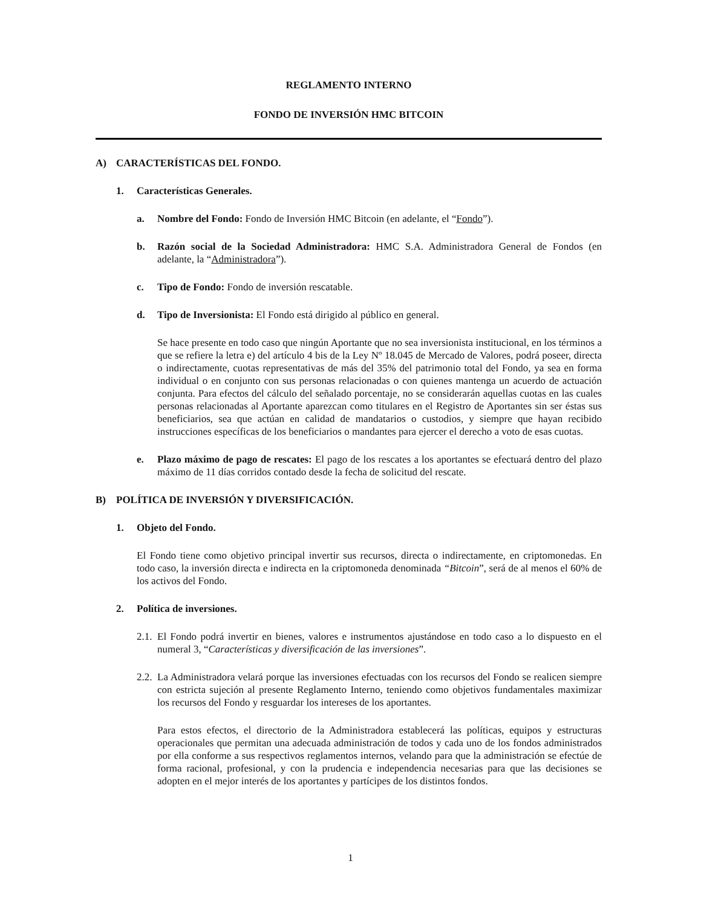REGLAMENTO INTERNO
FONDO DE INVERSIÓN HMC BITCOIN
A) CARACTERÍSTICAS DEL FONDO.
1. Características Generales.
a. Nombre del Fondo: Fondo de Inversión HMC Bitcoin (en adelante, el “Fondo”).
b. Razón social de la Sociedad Administradora: HMC S.A. Administradora General de Fondos (en adelante, la “Administradora”).
c. Tipo de Fondo: Fondo de inversión rescatable.
d. Tipo de Inversionista: El Fondo está dirigido al público en general.
Se hace presente en todo caso que ningún Aportante que no sea inversionista institucional, en los términos a que se refiere la letra e) del artículo 4 bis de la Ley Nº 18.045 de Mercado de Valores, podrá poseer, directa o indirectamente, cuotas representativas de más del 35% del patrimonio total del Fondo, ya sea en forma individual o en conjunto con sus personas relacionadas o con quienes mantenga un acuerdo de actuación conjunta. Para efectos del cálculo del señalado porcentaje, no se considerarán aquellas cuotas en las cuales personas relacionadas al Aportante aparezcan como titulares en el Registro de Aportantes sin ser éstas sus beneficiarios, sea que actúan en calidad de mandatarios o custodios, y siempre que hayan recibido instrucciones específicas de los beneficiarios o mandantes para ejercer el derecho a voto de esas cuotas.
e. Plazo máximo de pago de rescates: El pago de los rescates a los aportantes se efectuará dentro del plazo máximo de 11 días corridos contado desde la fecha de solicitud del rescate.
B) POLÍTICA DE INVERSIÓN Y DIVERSIFICACIÓN.
1. Objeto del Fondo.
El Fondo tiene como objetivo principal invertir sus recursos, directa o indirectamente, en criptomonedas. En todo caso, la inversión directa e indirecta en la criptomoneda denominada “Bitcoin”, será de al menos el 60% de los activos del Fondo.
2. Política de inversiones.
2.1.
El Fondo podrá invertir en bienes, valores e instrumentos ajustándose en todo caso a lo dispuesto en el numeral 3, “Características y diversificación de las inversiones”.
2.2.
La Administradora velará porque las inversiones efectuadas con los recursos del Fondo se realicen siempre con estricta sujeción al presente Reglamento Interno, teniendo como objetivos fundamentales maximizar los recursos del Fondo y resguardar los intereses de los aportantes.
Para estos efectos, el directorio de la Administradora establecerá las políticas, equipos y estructuras operacionales que permitan una adecuada administración de todos y cada uno de los fondos administrados por ella conforme a sus respectivos reglamentos internos, velando para que la administración se efectúe de forma racional, profesional, y con la prudencia e independencia necesarias para que las decisiones se adopten en el mejor interés de los aportantes y partícipes de los distintos fondos.
1